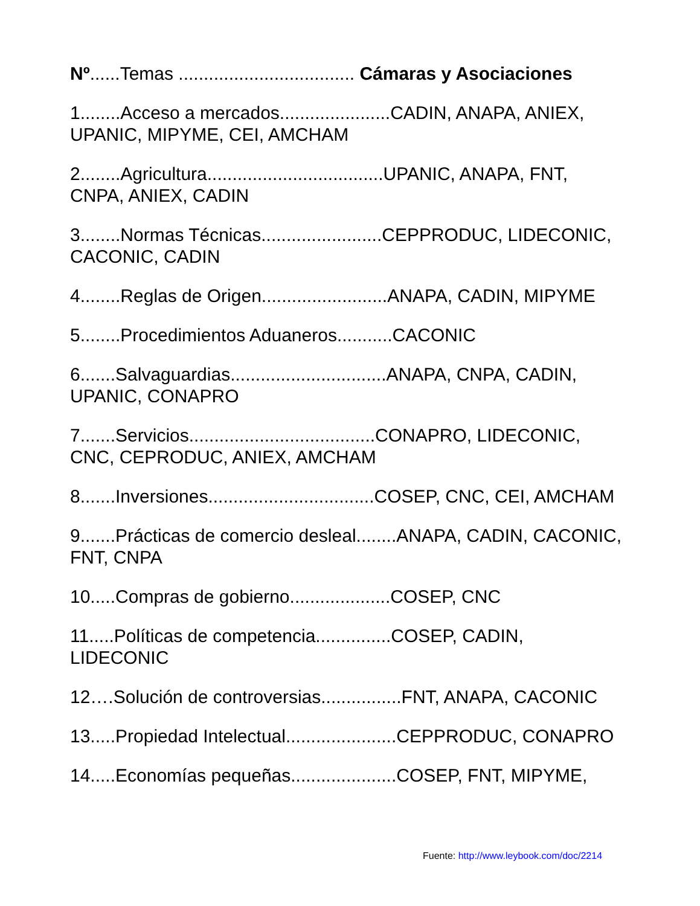Nº......Temas ................................... Cámaras y Asociaciones
1........Acceso a mercados......................CADIN, ANAPA, ANIEX, UPANIC, MIPYME, CEI, AMCHAM
2........Agricultura...................................UPANIC, ANAPA, FNT, CNPA, ANIEX, CADIN
3........Normas Técnicas........................CEPPRODUC, LIDECONIC, CACONIC, CADIN
4........Reglas de Origen.........................ANAPA, CADIN, MIPYME
5........Procedimientos Aduaneros...........CACONIC
6.......Salvaguardias...............................ANAPA, CNPA, CADIN, UPANIC, CONAPRO
7.......Servicios.....................................CONAPRO, LIDECONIC, CNC, CEPRODUC, ANIEX, AMCHAM
8.......Inversiones.................................COSEP, CNC, CEI, AMCHAM
9.......Prácticas de comercio desleal........ANAPA, CADIN, CACONIC, FNT, CNPA
10.....Compras de gobierno....................COSEP, CNC
11.....Políticas de competencia...............COSEP, CADIN, LIDECONIC
12….Solución de controversias................FNT, ANAPA, CACONIC
13.....Propiedad Intelectual......................CEPPRODUC, CONAPRO
14.....Economías pequeñas.....................COSEP, FNT, MIPYME,
Fuente: http://www.leybook.com/doc/2214